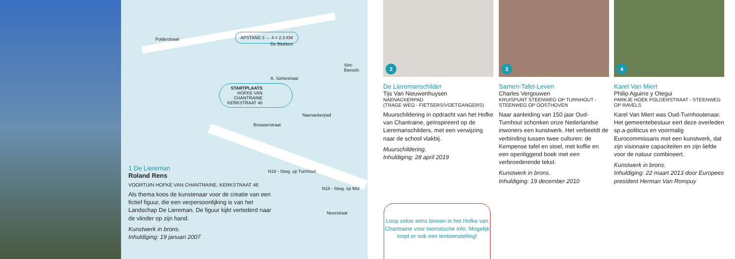AFSTAND 3 → 4 = 2.3 KM
STARTPLAATS
HOFKE VAN
CHANTRAINE
KERKSTRAAT 46
Polderstraat
De Blokken
Sint-Bavostr.
A. Sohiestraat
Naenackerpad
Brouwerstraat
N18 - Stwg. op Turnhout
N18 - Stwg. op Mol
Neerstraat
1 De Liereman
Roland Rens
VOORTUIN HOFKE VAN CHANTRAINE, KERKSTRAAT 46
Als thema koos de kunstenaar voor de creatie van een fictief figuur, die een verpersoonlijking is van het Landschap De Liereman. De figuur kijkt vertederd naar de vlinder op zijn hand.
Kunstwerk in brons.
Inhuldiging: 19 januari 2007
2
De Lieremanschilder
Tijs Van Nieuwenhuysen
NAENACKERPAD
(TRAGE WEG - FIETSERS/VOETGANGERS)
Muurschildering in opdracht van het Hofke van Chantraine, geïnspireerd op de Lieremanschilders, met een verwijzing naar de school vlakbij.
Muurschildering.
Inhuldiging: 28 april 2019
3
Samen-Tafel-Leven
Charles Vergouwen
KRUISPUNT STEENWEG OP TURNHOUT - STEENWEG OP OOSTHOVEN
Naar aanleiding van 150 jaar Oud-Turnhout schonken onze Nederlandse inwoners een kunstwerk. Het verbeeldt de verbinding tussen twee culturen: de Kempense tafel en stoel, met koffie en een openliggend boek met een verbroederende tekst.
Kunstwerk in brons.
Inhuldiging: 19 december 2010
4
Karel Van Miert
Philip Aguirre y Otegui
PARKJE HOEK POLDERSTRAAT - STEENWEG OP RAVELS
Karel Van Miert was Oud-Turnhoutenaar. Het gemeentebestuur eert deze overleden sp.a-politicus en voormalig Eurocommissaris met een kunstwerk, dat zijn visionaire capaciteiten en zijn liefde voor de natuur combineert.
Kunstwerk in brons.
Inhuldiging: 22 maart 2013 door Europees president Herman Van Rompuy
Loop zeker eens binnen in het Hofke van Chantraine voor toeristische info. Mogelijk loopt er ook een tentoonstelling!